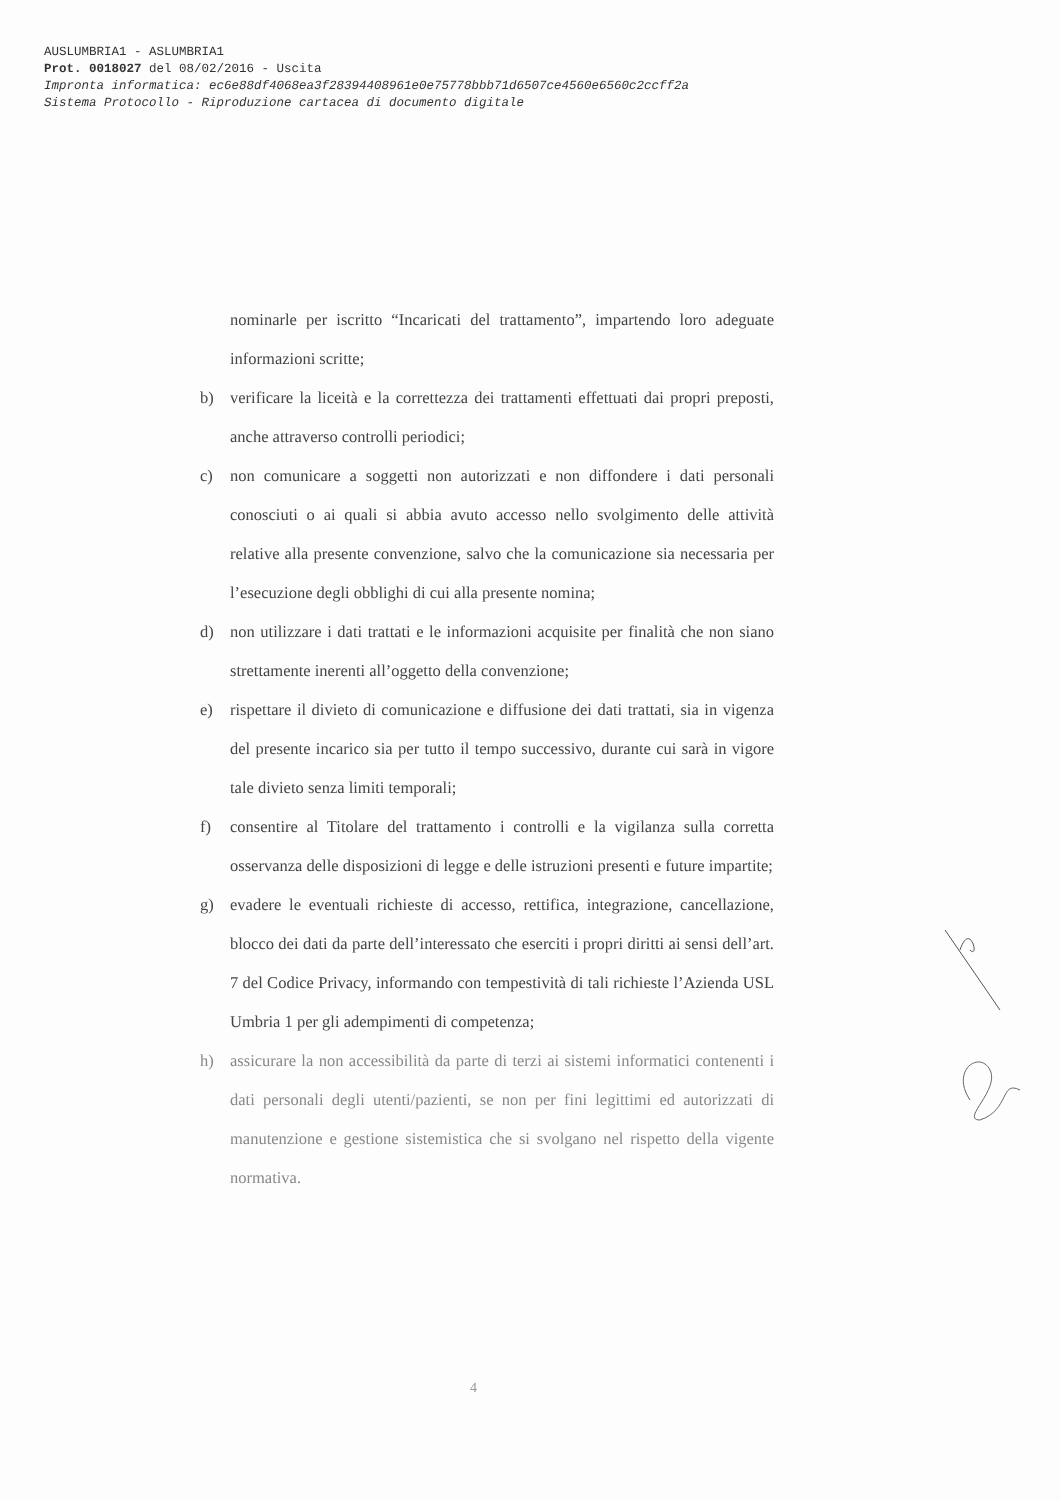AUSLUMBRIA1 - ASLUMBRIA1
Prot. 0018027 del 08/02/2016 - Uscita
Impronta informatica: ec6e88df4068ea3f28394408961e0e75778bbb71d6507ce4560e6560c2ccff2a
Sistema Protocollo - Riproduzione cartacea di documento digitale
nominarle per iscritto “Incaricati del trattamento”, impartendo loro adeguate informazioni scritte;
b) verificare la liceità e la correttezza dei trattamenti effettuati dai propri preposti, anche attraverso controlli periodici;
c) non comunicare a soggetti non autorizzati e non diffondere i dati personali conosciuti o ai quali si abbia avuto accesso nello svolgimento delle attività relative alla presente convenzione, salvo che la comunicazione sia necessaria per l’esecuzione degli obblighi di cui alla presente nomina;
d) non utilizzare i dati trattati e le informazioni acquisite per finalità che non siano strettamente inerenti all’oggetto della convenzione;
e) rispettare il divieto di comunicazione e diffusione dei dati trattati, sia in vigenza del presente incarico sia per tutto il tempo successivo, durante cui sarà in vigore tale divieto senza limiti temporali;
f) consentire al Titolare del trattamento i controlli e la vigilanza sulla corretta osservanza delle disposizioni di legge e delle istruzioni presenti e future impartite;
g) evadere le eventuali richieste di accesso, rettifica, integrazione, cancellazione, blocco dei dati da parte dell’interessato che eserciti i propri diritti ai sensi dell’art. 7 del Codice Privacy, informando con tempestività di tali richieste l’Azienda USL Umbria 1 per gli adempimenti di competenza;
h) assicurare la non accessibilità da parte di terzi ai sistemi informatici contenenti i dati personali degli utenti/pazienti, se non per fini legittimi ed autorizzati di manutenzione e gestione sistemistica che si svolgano nel rispetto della vigente normativa.
4